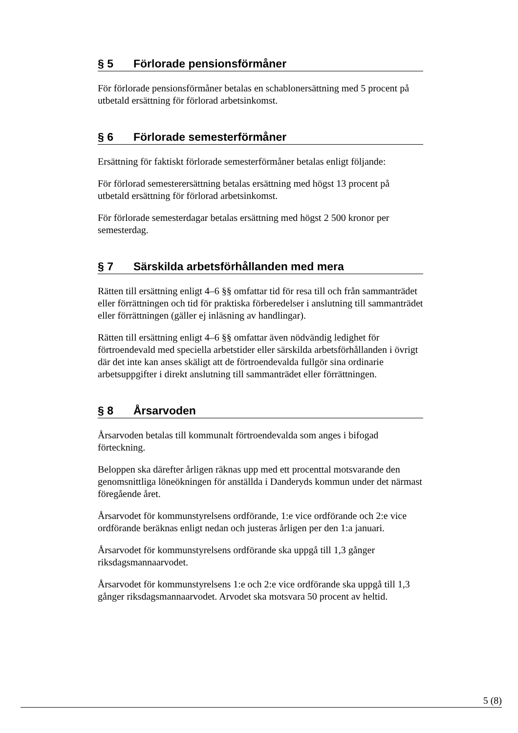§ 5 Förlorade pensionsförmåner
För förlorade pensionsförmåner betalas en schablonersättning med 5 procent på utbetald ersättning för förlorad arbetsinkomst.
§ 6 Förlorade semesterförmåner
Ersättning för faktiskt förlorade semesterförmåner betalas enligt följande:
För förlorad semesterersättning betalas ersättning med högst 13 procent på utbetald ersättning för förlorad arbetsinkomst.
För förlorade semesterdagar betalas ersättning med högst 2 500 kronor per semesterdag.
§ 7 Särskilda arbetsförhållanden med mera
Rätten till ersättning enligt 4–6 §§ omfattar tid för resa till och från sammanträdet eller förrättningen och tid för praktiska förberedelser i anslutning till sammanträdet eller förrättningen (gäller ej inläsning av handlingar).
Rätten till ersättning enligt 4–6 §§ omfattar även nödvändig ledighet för förtroendevald med speciella arbetstider eller särskilda arbetsförhållanden i övrigt där det inte kan anses skäligt att de förtroendevalda fullgör sina ordinarie arbetsuppgifter i direkt anslutning till sammanträdet eller förrättningen.
§ 8 Årsarvoden
Årsarvoden betalas till kommunalt förtroendevalda som anges i bifogad förteckning.
Beloppen ska därefter årligen räknas upp med ett procenttal motsvarande den genomsnittliga löneökningen för anställda i Danderyds kommun under det närmast föregående året.
Årsarvodet för kommunstyrelsens ordförande, 1:e vice ordförande och 2:e vice ordförande beräknas enligt nedan och justeras årligen per den 1:a januari.
Årsarvodet för kommunstyrelsens ordförande ska uppgå till 1,3 gånger riksdagsmannaarvodet.
Årsarvodet för kommunstyrelsens 1:e och 2:e vice ordförande ska uppgå till 1,3 gånger riksdagsmannaarvodet. Arvodet ska motsvara 50 procent av heltid.
5 (8)